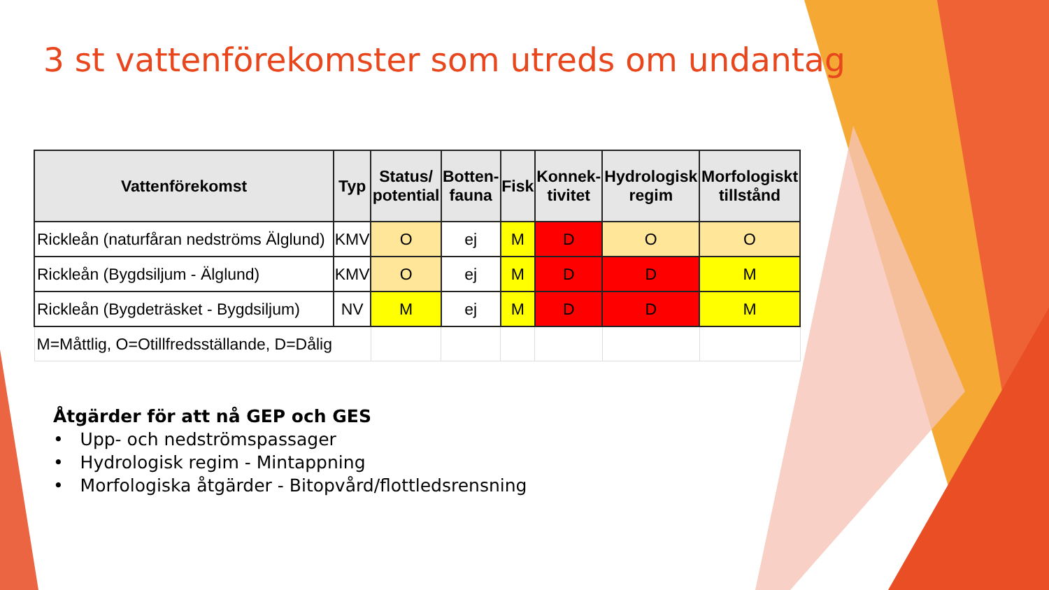3 st vattenförekomster som utreds om undantag
| Vattenförekomst | Typ | Status/ potential | Botten- fauna | Fisk | Konnek- tivitet | Hydrologisk regim | Morfologiskt tillstånd |
| --- | --- | --- | --- | --- | --- | --- | --- |
| Rickleån (naturfåran nedströms Älglund) | KMV | O | ej | M | D | O | O |
| Rickleån (Bygdsiljum - Älglund) | KMV | O | ej | M | D | D | M |
| Rickleån (Bygdeträsket - Bygdsiljum) | NV | M | ej | M | D | D | M |
| M=Måttlig, O=Otillfredsställande, D=Dålig | | | | | | | |
Åtgärder för att nå GEP och GES
• Upp- och nedströmspassager
• Hydrologisk regim - Mintappning
• Morfologiska åtgärder - Bitopvård/flottledsrensning